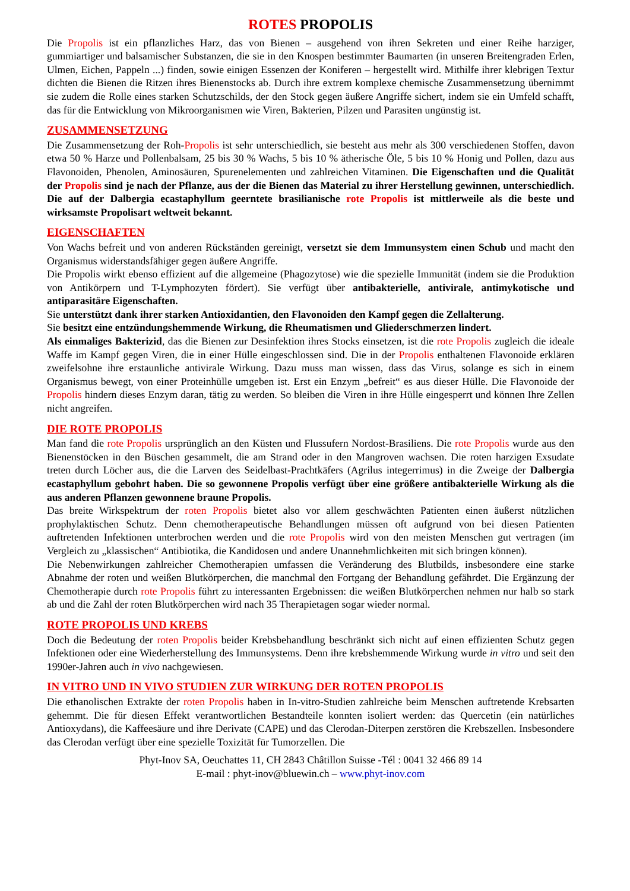ROTES PROPOLIS
Die Propolis ist ein pflanzliches Harz, das von Bienen – ausgehend von ihren Sekreten und einer Reihe harziger, gummiartiger und balsamischer Substanzen, die sie in den Knospen bestimmter Baumarten (in unseren Breitengraden Erlen, Ulmen, Eichen, Pappeln ...) finden, sowie einigen Essenzen der Koniferen – hergestellt wird. Mithilfe ihrer klebrigen Textur dichten die Bienen die Ritzen ihres Bienenstocks ab. Durch ihre extrem komplexe chemische Zusammensetzung übernimmt sie zudem die Rolle eines starken Schutzschilds, der den Stock gegen äußere Angriffe sichert, indem sie ein Umfeld schafft, das für die Entwicklung von Mikroorganismen wie Viren, Bakterien, Pilzen und Parasiten ungünstig ist.
ZUSAMMENSETZUNG
Die Zusammensetzung der Roh-Propolis ist sehr unterschiedlich, sie besteht aus mehr als 300 verschiedenen Stoffen, davon etwa 50 % Harze und Pollenbalsam, 25 bis 30 % Wachs, 5 bis 10 % ätherische Öle, 5 bis 10 % Honig und Pollen, dazu aus Flavonoiden, Phenolen, Aminosäuren, Spurenelementen und zahlreichen Vitaminen. Die Eigenschaften und die Qualität der Propolis sind je nach der Pflanze, aus der die Bienen das Material zu ihrer Herstellung gewinnen, unterschiedlich. Die auf der Dalbergia ecastaphyllum geerntete brasilianische rote Propolis ist mittlerweile als die beste und wirksamste Propolisart weltweit bekannt.
EIGENSCHAFTEN
Von Wachs befreit und von anderen Rückständen gereinigt, versetzt sie dem Immunsystem einen Schub und macht den Organismus widerstandsfähiger gegen äußere Angriffe.
Die Propolis wirkt ebenso effizient auf die allgemeine (Phagozytose) wie die spezielle Immunität (indem sie die Produktion von Antikörpern und T-Lymphozyten fördert). Sie verfügt über antibakterielle, antivirale, antimykotische und antiparasitäre Eigenschaften.
Sie unterstützt dank ihrer starken Antioxidantien, den Flavonoiden den Kampf gegen die Zellalterung.
Sie besitzt eine entzündungshemmende Wirkung, die Rheumatismen und Gliederschmerzen lindert.
Als einmaliges Bakterizid, das die Bienen zur Desinfektion ihres Stocks einsetzen, ist die rote Propolis zugleich die ideale Waffe im Kampf gegen Viren, die in einer Hülle eingeschlossen sind. Die in der Propolis enthaltenen Flavonoide erklären zweifelsohne ihre erstaunliche antivirale Wirkung. Dazu muss man wissen, dass das Virus, solange es sich in einem Organismus bewegt, von einer Proteinhülle umgeben ist. Erst ein Enzym „befreit“ es aus dieser Hülle. Die Flavonoide der Propolis hindern dieses Enzym daran, tätig zu werden. So bleiben die Viren in ihre Hülle eingesperrt und können Ihre Zellen nicht angreifen.
DIE ROTE PROPOLIS
Man fand die rote Propolis ursprünglich an den Küsten und Flussufern Nordost-Brasiliens. Die rote Propolis wurde aus den Bienenstöcken in den Büschen gesammelt, die am Strand oder in den Mangroven wachsen. Die roten harzigen Exsudate treten durch Löcher aus, die die Larven des Seidelbast-Prachtkäfers (Agrilus integerrimus) in die Zweige der Dalbergia ecastaphyllum gebohrt haben. Die so gewonnene Propolis verfügt über eine größere antibakterielle Wirkung als die aus anderen Pflanzen gewonnene braune Propolis.
Das breite Wirkspektrum der roten Propolis bietet also vor allem geschwächten Patienten einen äußerst nützlichen prophylaktischen Schutz. Denn chemotherapeutische Behandlungen müssen oft aufgrund von bei diesen Patienten auftretenden Infektionen unterbrochen werden und die rote Propolis wird von den meisten Menschen gut vertragen (im Vergleich zu „klassischen“ Antibiotika, die Kandidosen und andere Unannehmlichkeiten mit sich bringen können).
Die Nebenwirkungen zahlreicher Chemotherapien umfassen die Veränderung des Blutbilds, insbesondere eine starke Abnahme der roten und weißen Blutkörperchen, die manchmal den Fortgang der Behandlung gefährdet. Die Ergänzung der Chemotherapie durch rote Propolis führt zu interessanten Ergebnissen: die weißen Blutkörperchen nehmen nur halb so stark ab und die Zahl der roten Blutkörperchen wird nach 35 Therapietagen sogar wieder normal.
ROTE PROPOLIS UND KREBS
Doch die Bedeutung der roten Propolis beider Krebsbehandlung beschränkt sich nicht auf einen effizienten Schutz gegen Infektionen oder eine Wiederherstellung des Immunsystems. Denn ihre krebshemmende Wirkung wurde in vitro und seit den 1990er-Jahren auch in vivo nachgewiesen.
IN VITRO UND IN VIVO STUDIEN ZUR WIRKUNG DER ROTEN PROPOLIS
Die ethanolischen Extrakte der roten Propolis haben in In-vitro-Studien zahlreiche beim Menschen auftretende Krebsarten gehemmt. Die für diesen Effekt verantwortlichen Bestandteile konnten isoliert werden: das Quercetin (ein natürliches Antioxydans), die Kaffeesäure und ihre Derivate (CAPE) und das Clerodan-Diterpen zerstören die Krebszellen. Insbesondere das Clerodan verfügt über eine spezielle Toxizität für Tumorzellen. Die
Phyt-Inov SA, Oeuchattes 11, CH 2843 Châtillon Suisse -Tél : 0041 32 466 89 14
E-mail : phyt-inov@bluewin.ch – www.phyt-inov.com